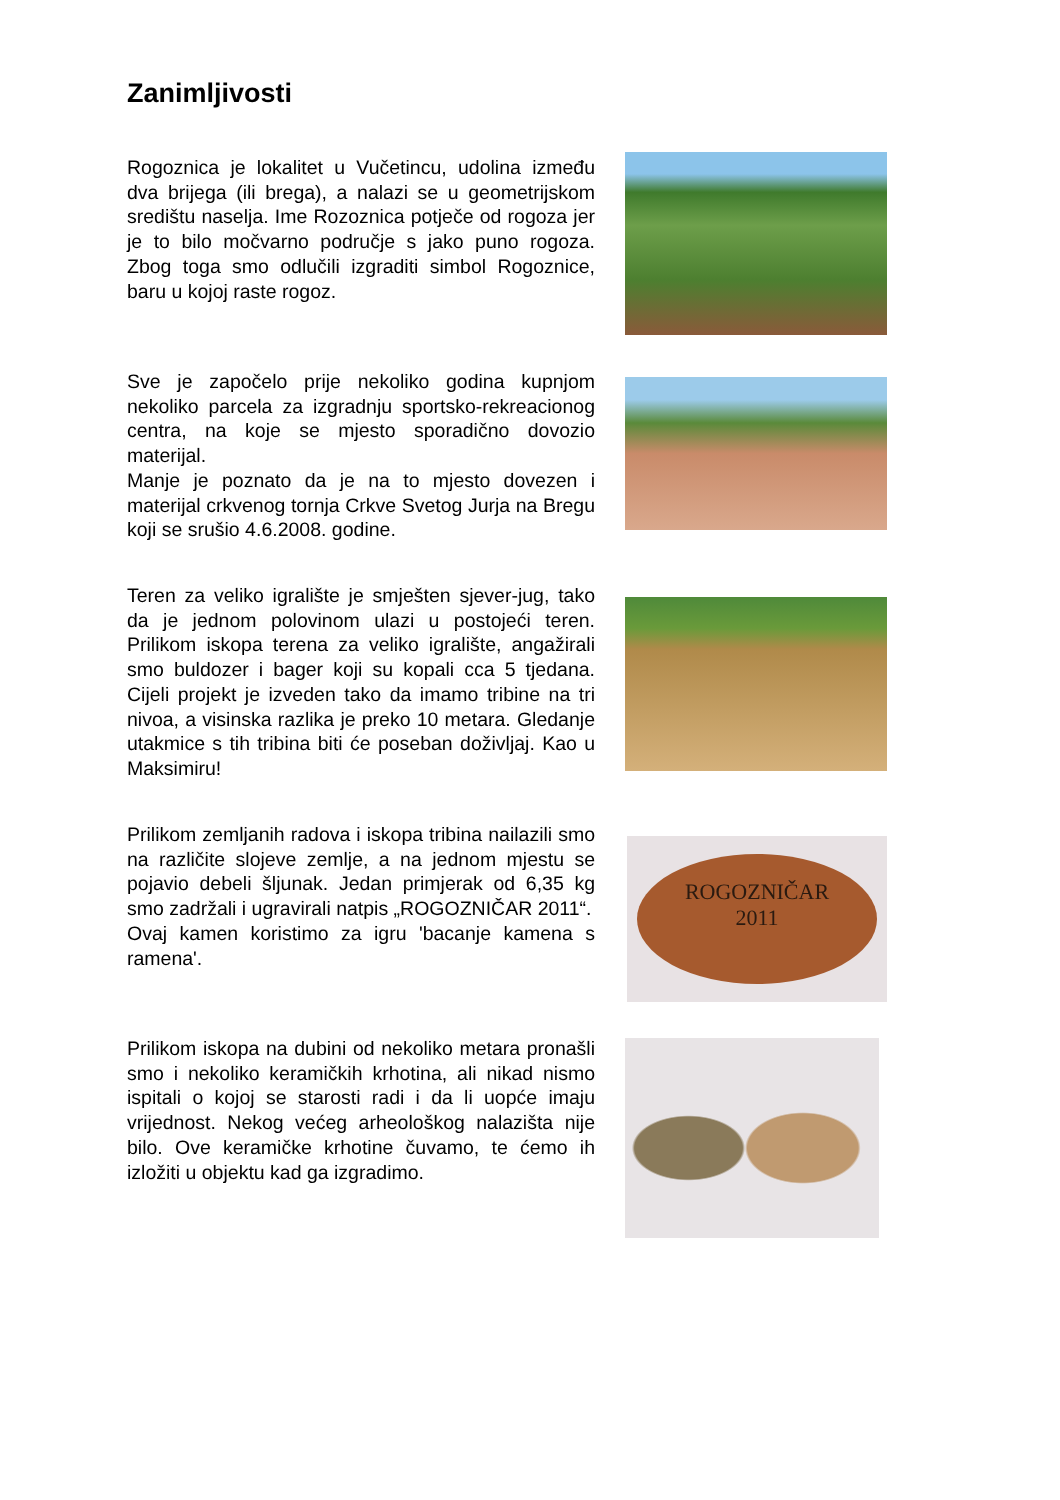Zanimljivosti
Rogoznica je lokalitet u Vučetincu, udolina između dva brijega (ili brega), a nalazi se u geometrijskom središtu naselja. Ime Rozoznica potječe od rogoza jer je to bilo močvarno područje s jako puno rogoza. Zbog toga smo odlučili izgraditi simbol Rogoznice, baru u kojoj raste rogoz.
Sve je započelo prije nekoliko godina kupnjom nekoliko parcela za izgradnju sportsko-rekreacionog centra, na koje se mjesto sporadično dovozio materijal.
Manje je poznato da je na to mjesto dovezen i materijal crkvenog tornja Crkve Svetog Jurja na Bregu koji se srušio 4.6.2008. godine.
Teren za veliko igralište je smješten sjever-jug, tako da je jednom polovinom ulazi u postojeći teren. Prilikom iskopa terena za veliko igralište, angažirali smo buldozer i bager koji su kopali cca 5 tjedana. Cijeli projekt je izveden tako da imamo tribine na tri nivoa, a visinska razlika je preko 10 metara. Gledanje utakmice s tih tribina biti će poseban doživljaj. Kao u Maksimiru!
Prilikom zemljanih radova i iskopa tribina nailazili smo na različite slojeve zemlje, a na jednom mjestu se pojavio debeli šljunak. Jedan primjerak od 6,35 kg smo zadržali i ugravirali natpis „ROGOZNIČAR 2011“.
Ovaj kamen koristimo za igru 'bacanje kamena s ramena'.
ROGOZNIČAR
2011
Prilikom iskopa na dubini od nekoliko metara pronašli smo i nekoliko keramičkih krhotina, ali nikad nismo ispitali o kojoj se starosti radi i da li uopće imaju vrijednost. Nekog većeg arheološkog nalazišta nije bilo. Ove keramičke krhotine čuvamo, te ćemo ih izložiti u objektu kad ga izgradimo.